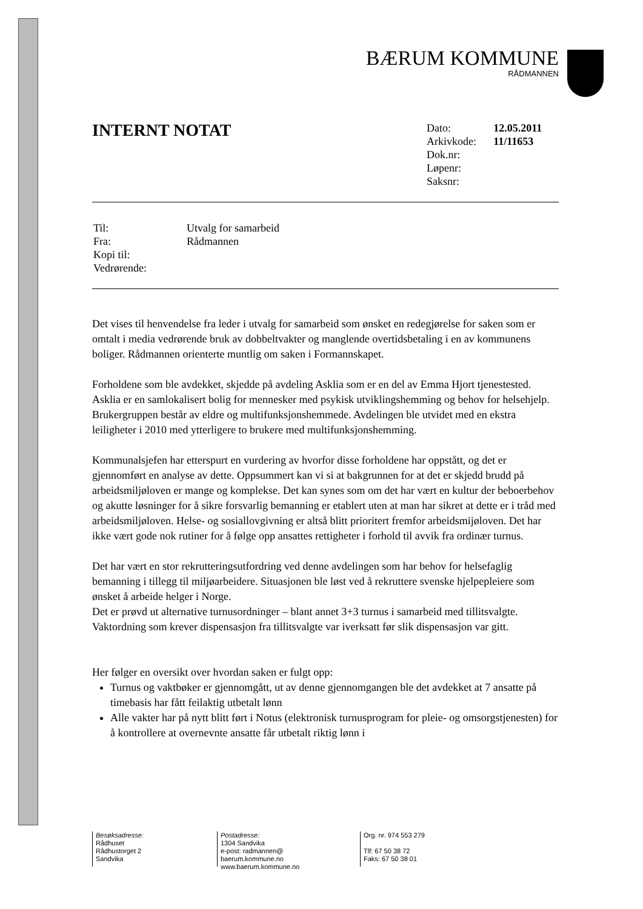BÆRUM KOMMUNE
RÅDMANNEN
INTERNT NOTAT
| Dato: | 12.05.2011 |
| Arkivkode: | 11/11653 |
| Dok.nr: | |
| Løpenr: | |
| Saksnr: | |
| Til: | Utvalg for samarbeid |
| Fra: | Rådmannen |
| Kopi til: | |
| Vedrørende: | |
Det vises til henvendelse fra leder i utvalg for samarbeid som ønsket en redegjørelse for saken som er omtalt i media vedrørende bruk av dobbeltvakter og manglende overtidsbetaling i en av kommunens boliger. Rådmannen orienterte muntlig om saken i Formannskapet.
Forholdene som ble avdekket, skjedde på avdeling Asklia som er en del av Emma Hjort tjenestested. Asklia er en samlokalisert bolig for mennesker med psykisk utviklingshemming og behov for helsehjelp. Brukergruppen består av eldre og multifunksjonshemmede. Avdelingen ble utvidet med en ekstra leiligheter i 2010 med ytterligere to brukere med multifunksjonshemming.
Kommunalsjefen har etterspurt en vurdering av hvorfor disse forholdene har oppstått, og det er gjennomført en analyse av dette. Oppsummert kan vi si at bakgrunnen for at det er skjedd brudd på arbeidsmiljøloven er mange og komplekse. Det kan synes som om det har vært en kultur der beboerbehov og akutte løsninger for å sikre forsvarlig bemanning er etablert uten at man har sikret at dette er i tråd med arbeidsmiljøloven. Helse- og sosiallovgivning er altså blitt prioritert fremfor arbeidsmijøloven. Det har ikke vært gode nok rutiner for å følge opp ansattes rettigheter i forhold til avvik fra ordinær turnus.
Det har vært en stor rekrutteringsutfordring ved denne avdelingen som har behov for helsefaglig bemanning i tillegg til miljøarbeidere. Situasjonen ble løst ved å rekruttere svenske hjelpepleiere som ønsket å arbeide helger i Norge.
Det er prøvd ut alternative turnusordninger – blant annet 3+3 turnus i samarbeid med tillitsvalgte. Vaktordning som krever dispensasjon fra tillitsvalgte var iverksatt før slik dispensasjon var gitt.
Her følger en oversikt over hvordan saken er fulgt opp:
Turnus og vaktbøker er gjennomgått, ut av denne gjennomgangen ble det avdekket at 7 ansatte på timebasis har fått feilaktig utbetalt lønn
Alle vakter har på nytt blitt ført i Notus (elektronisk turnusprogram for pleie- og omsorgstjenesten) for å kontrollere at overnevnte ansatte får utbetalt riktig lønn i
Besøksadresse:
Rådhuset
Rådhustorget 2
Sandvika
Postadresse:
1304 Sandvika
e-post: radmannen@
baerum.kommune.no
www.baerum.kommune.no
Org. nr. 974 553 279
Tlf: 67 50 38 72
Faks: 67 50 38 01